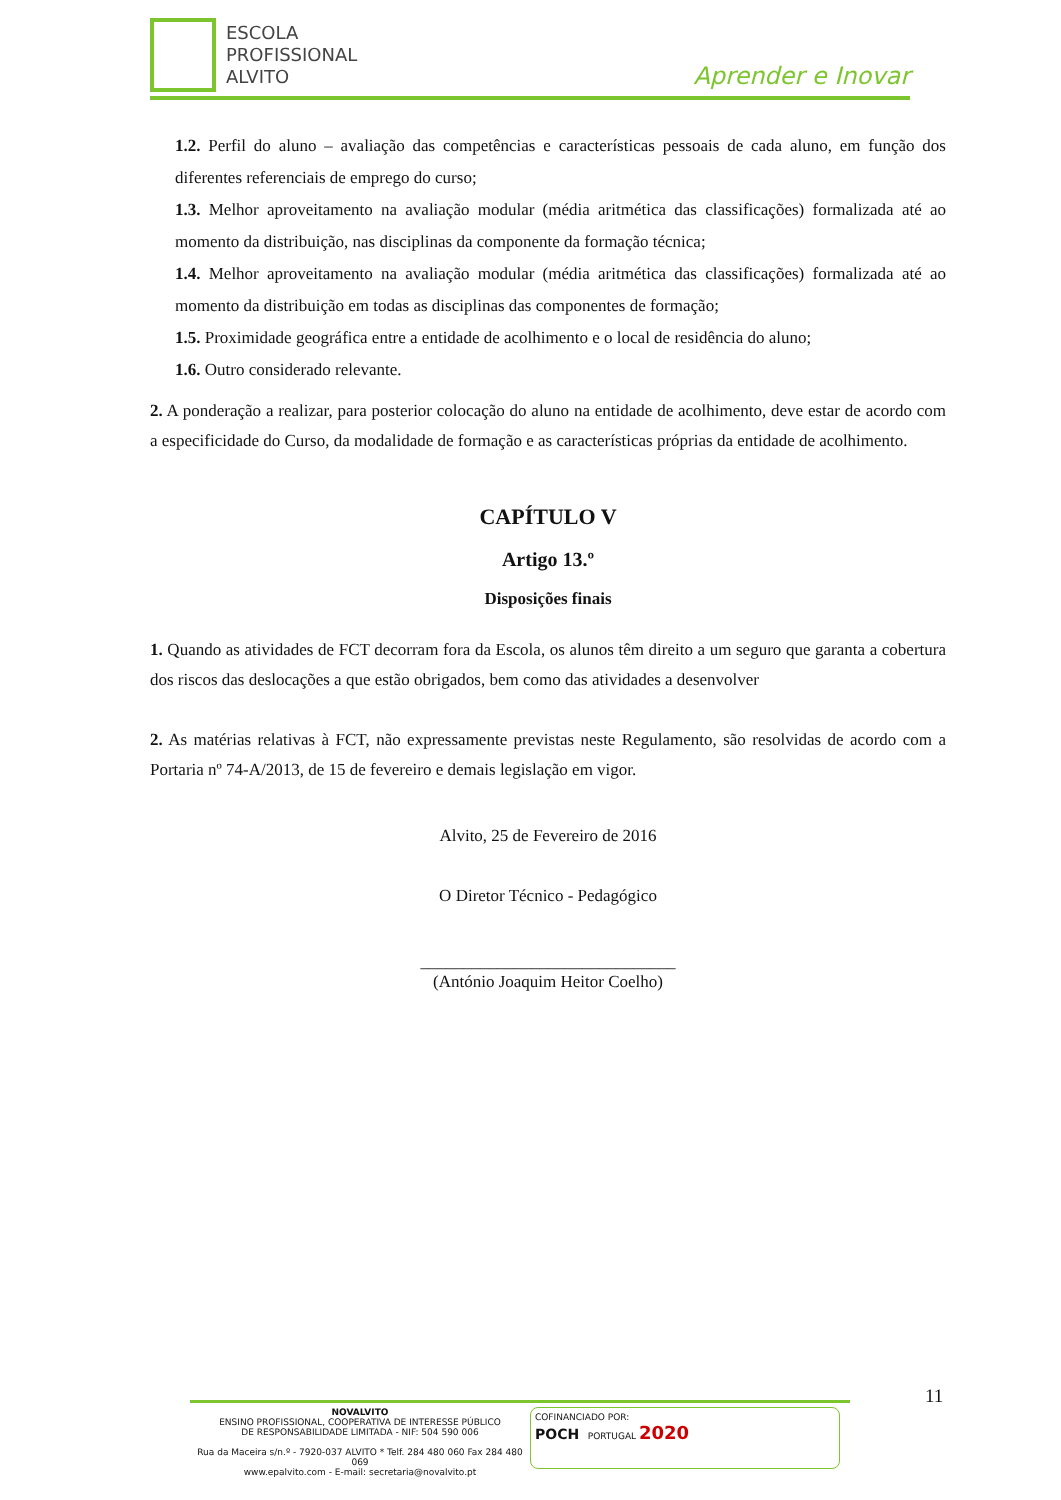ESCOLA
PROFISSIONAL
ALVITO
Aprender e Inovar
1.2. Perfil do aluno – avaliação das competências e características pessoais de cada aluno, em função dos diferentes referenciais de emprego do curso;
1.3. Melhor aproveitamento na avaliação modular (média aritmética das classificações) formalizada até ao momento da distribuição, nas disciplinas da componente da formação técnica;
1.4. Melhor aproveitamento na avaliação modular (média aritmética das classificações) formalizada até ao momento da distribuição em todas as disciplinas das componentes de formação;
1.5. Proximidade geográfica entre a entidade de acolhimento e o local de residência do aluno;
1.6. Outro considerado relevante.
2. A ponderação a realizar, para posterior colocação do aluno na entidade de acolhimento, deve estar de acordo com a especificidade do Curso, da modalidade de formação e as características próprias da entidade de acolhimento.
CAPÍTULO V
Artigo 13.º
Disposições finais
1. Quando as atividades de FCT decorram fora da Escola, os alunos têm direito a um seguro que garanta a cobertura dos riscos das deslocações a que estão obrigados, bem como das atividades a desenvolver
2. As matérias relativas à FCT, não expressamente previstas neste Regulamento, são resolvidas de acordo com a Portaria nº 74-A/2013, de 15 de fevereiro e demais legislação em vigor.
Alvito, 25 de Fevereiro de 2016
O Diretor Técnico - Pedagógico
______________________________
(António Joaquim Heitor Coelho)
11
NOVALVITO
ENSINO PROFISSIONAL, COOPERATIVA DE INTERESSE PÚBLICO
DE RESPONSABILIDADE LIMITADA - NIF: 504 590 006
Rua da Maceira s/n.º - 7920-037 ALVITO * Telf. 284 480 060 Fax 284 480 069
www.epalvito.com - E-mail: secretaria@novalvito.pt
COFINANCIADO POR:
POCH PORTUGAL 2020